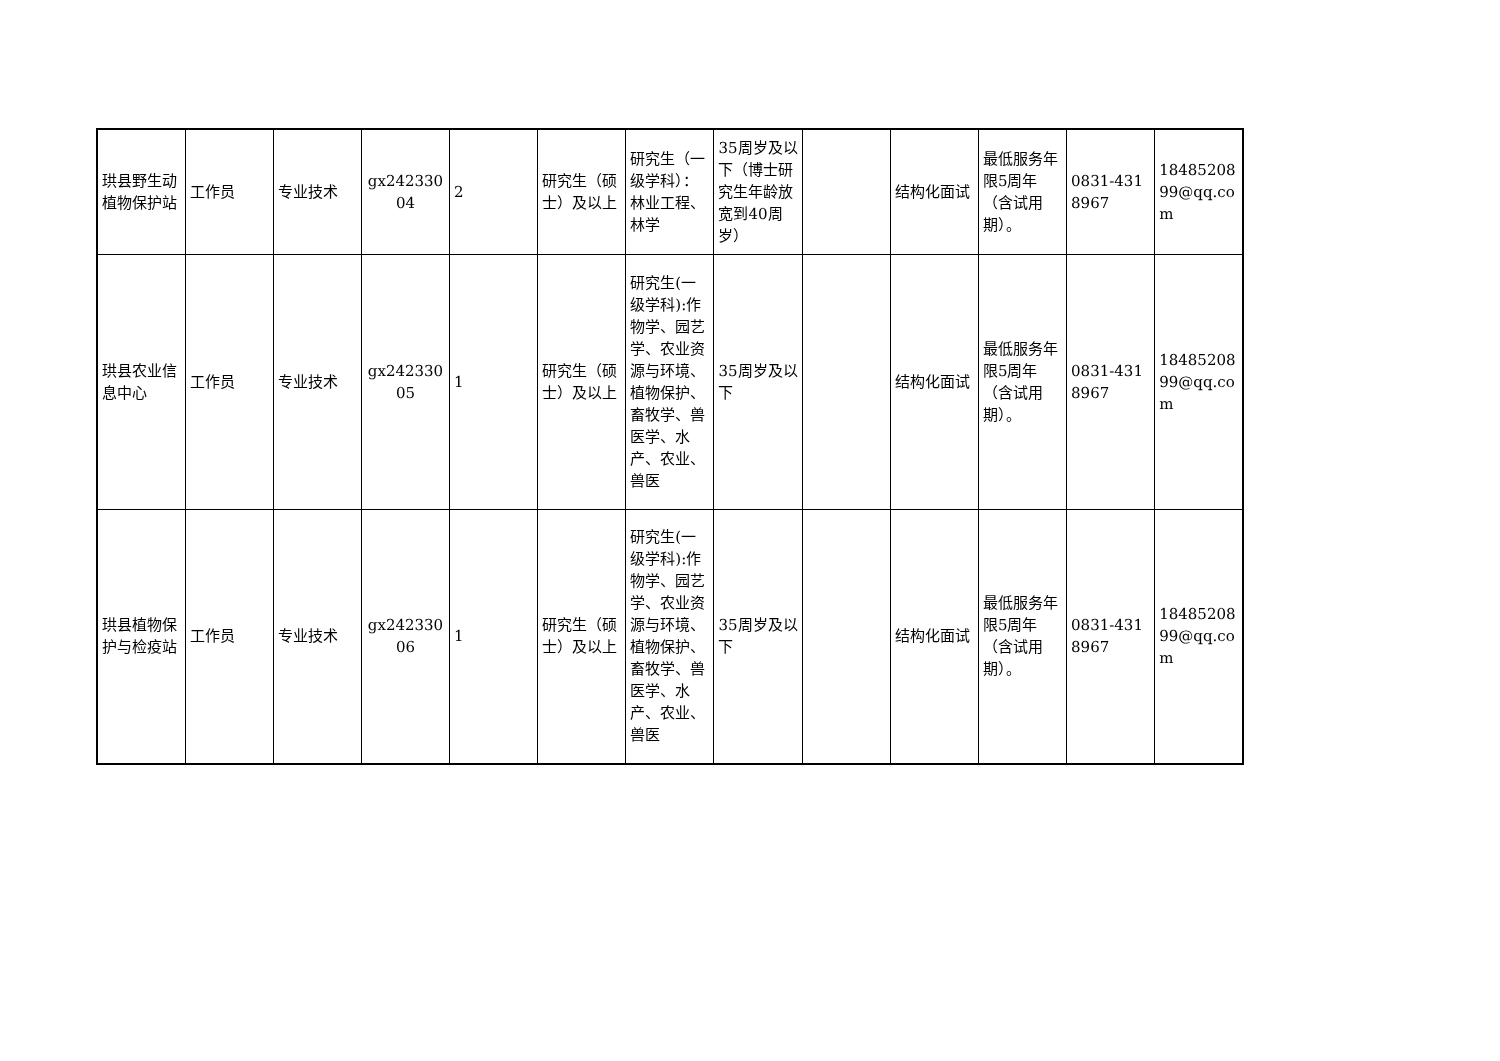| 珙县野生动植物保护站 | 工作员 | 专业技术 | gx24233004 | 2 | 研究生（硕士）及以上 | 研究生（一级学科）：林业工程、林学 | 35周岁及以下（博士研究生年龄放宽到40周岁） | | 结构化面试 | 最低服务年限5周年（含试用期）。 | 0831-4318967 | 1848520899@qq.com |
| 珙县农业信息中心 | 工作员 | 专业技术 | gx24233005 | 1 | 研究生（硕士）及以上 | 研究生(一级学科):作物学、园艺学、农业资源与环境、植物保护、畜牧学、兽医学、水产、农业、兽医 | 35周岁及以下 | | 结构化面试 | 最低服务年限5周年（含试用期）。 | 0831-4318967 | 1848520899@qq.com |
| 珙县植物保护与检疫站 | 工作员 | 专业技术 | gx24233006 | 1 | 研究生（硕士）及以上 | 研究生(一级学科):作物学、园艺学、农业资源与环境、植物保护、畜牧学、兽医学、水产、农业、兽医 | 35周岁及以下 | | 结构化面试 | 最低服务年限5周年（含试用期）。 | 0831-4318967 | 1848520899@qq.com |